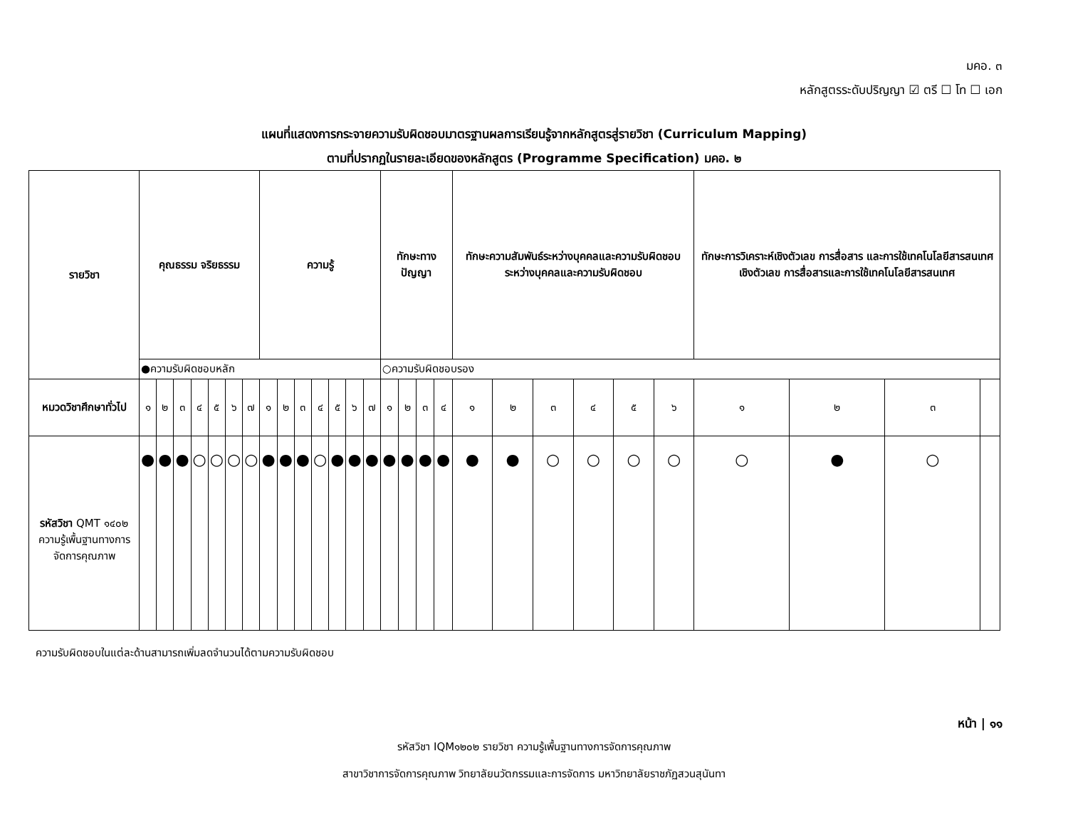มคอ. ๓
หลักสูตรระดับปริญญา ☑ ตรี ☐ โท ☐ เอก
แผนที่แสดงการกระจายความรับผิดชอบมาตรฐานผลการเรียนรู้จากหลักสูตรสู่รายวิชา (Curriculum Mapping)
ตามที่ปรากฏในรายละเอียดของหลักสูตร (Programme Specification) มคอ. ๒
| รายวิชา | คุณธรรม จริยธรรม | | | | | | | ความรู้ | | | | | | | ทักษะทางปัญญา | | | | ทักษะความสัมพันธ์ระหว่างบุคคลและความรับผิดชอบระหว่างบุคคลและความรับผิดชอบ | | | | | | ทักษะการวิเคราะห์เชิงตัวเลข การสื่อสาร และการใช้เทคโนโลยีสารสนเทศเชิงตัวเลข การสื่อสารและการใช้เทคโนโลยีสารสนเทศ | | | |
| --- | --- | --- | --- | --- | --- | --- | --- | --- | --- | --- | --- | --- | --- | --- | --- | --- | --- | --- | --- | --- | --- | --- | --- | --- | --- | --- | --- | --- |
| | ●ความรับผิดชอบหลัก | | | | | | | | | | | | | | ○ความรับผิดชอบรอง | | | | | | | | | | | | | |
| หมวดวิชาศึกษาทั่วไป | ๑ | ๒ | ๓ | ๔ | ๕ | ๖ | ๗ | ๑ | ๒ | ๓ | ๔ | ๕ | ๖ | ๗ | ๑ | ๒ | ๓ | ๔ | ๑ | ๒ | ๓ | ๔ | ๕ | ๖ | ๑ | ๒ | ๓ | |
| รหัสวิชา QMT ๑๔๐๒ ความรู้เพื้นฐานทางการจัดการคุณภาพ | ● | ● | ● | ○ | ○ | ○ | ○ | ● | ● | ● | ○ | ● | ● | ● | ● | ● | ● | ● | ● | ● | ○ | ○ | ○ | ○ | ○ | ● | ○ | |
ความรับผิดชอบในแต่ละด้านสามารถเพิ่มลดจำนวนได้ตามความรับผิดชอบ
หน้า | ๑๑
รหัสวิชา IQM๑๒๐๒ รายวิชา ความรู้เพื้นฐานทางการจัดการคุณภาพ
สาขาวิชาการจัดการคุณภาพ วิทยาลัยนวัตกรรมและการจัดการ มหาวิทยาลัยราชภัฏสวนสุนันทา